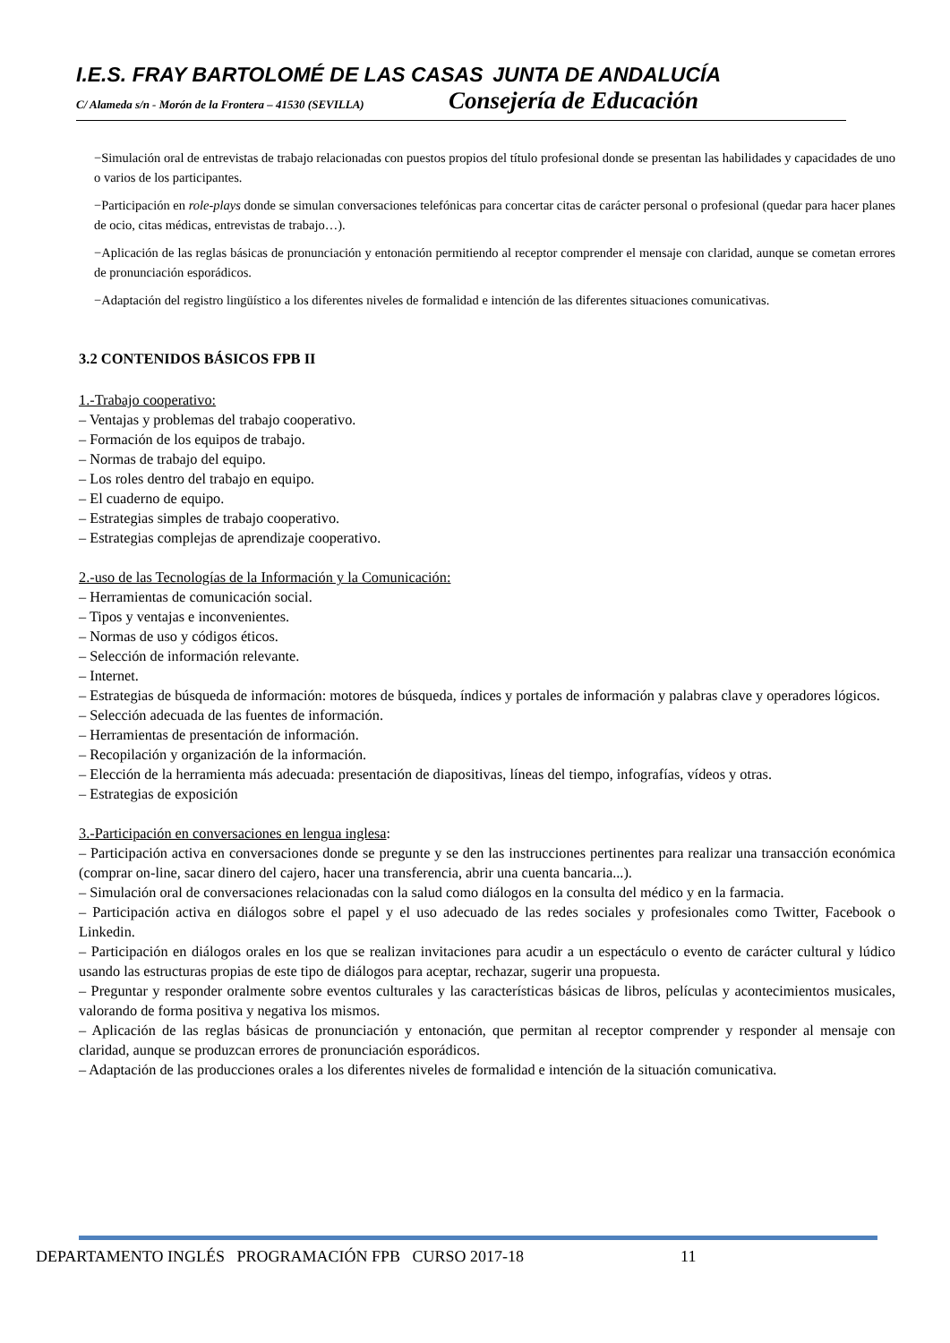I.E.S. FRAY BARTOLOMÉ DE LAS CASAS JUNTA DE ANDALUCÍA
C/ Alameda s/n - Morón de la Frontera – 41530 (SEVILLA) Consejería de Educación
−Simulación oral de entrevistas de trabajo relacionadas con puestos propios del título profesional donde se presentan las habilidades y capacidades de uno o varios de los participantes.
−Participación en role-plays donde se simulan conversaciones telefónicas para concertar citas de carácter personal o profesional (quedar para hacer planes de ocio, citas médicas, entrevistas de trabajo…).
−Aplicación de las reglas básicas de pronunciación y entonación permitiendo al receptor comprender el mensaje con claridad, aunque se cometan errores de pronunciación esporádicos.
−Adaptación del registro lingüístico a los diferentes niveles de formalidad e intención de las diferentes situaciones comunicativas.
3.2 CONTENIDOS BÁSICOS FPB II
1.-Trabajo cooperativo:
– Ventajas y problemas del trabajo cooperativo.
– Formación de los equipos de trabajo.
– Normas de trabajo del equipo.
– Los roles dentro del trabajo en equipo.
– El cuaderno de equipo.
– Estrategias simples de trabajo cooperativo.
– Estrategias complejas de aprendizaje cooperativo.
2.-uso de las Tecnologías de la Información y la Comunicación:
– Herramientas de comunicación social.
– Tipos y ventajas e inconvenientes.
– Normas de uso y códigos éticos.
– Selección de información relevante.
– Internet.
– Estrategias de búsqueda de información: motores de búsqueda, índices y portales de información y palabras clave y operadores lógicos.
– Selección adecuada de las fuentes de información.
– Herramientas de presentación de información.
– Recopilación y organización de la información.
– Elección de la herramienta más adecuada: presentación de diapositivas, líneas del tiempo, infografías, vídeos y otras.
– Estrategias de exposición
3.-Participación en conversaciones en lengua inglesa:
– Participación activa en conversaciones donde se pregunte y se den las instrucciones pertinentes para realizar una transacción económica (comprar on-line, sacar dinero del cajero, hacer una transferencia, abrir una cuenta bancaria...).
– Simulación oral de conversaciones relacionadas con la salud como diálogos en la consulta del médico y en la farmacia.
– Participación activa en diálogos sobre el papel y el uso adecuado de las redes sociales y profesionales como Twitter, Facebook o Linkedin.
– Participación en diálogos orales en los que se realizan invitaciones para acudir a un espectáculo o evento de carácter cultural y lúdico usando las estructuras propias de este tipo de diálogos para aceptar, rechazar, sugerir una propuesta.
– Preguntar y responder oralmente sobre eventos culturales y las características básicas de libros, películas y acontecimientos musicales, valorando de forma positiva y negativa los mismos.
– Aplicación de las reglas básicas de pronunciación y entonación, que permitan al receptor comprender y responder al mensaje con claridad, aunque se produzcan errores de pronunciación esporádicos.
– Adaptación de las producciones orales a los diferentes niveles de formalidad e intención de la situación comunicativa.
DEPARTAMENTO INGLÉS PROGRAMACIÓN FPB CURSO 2017-18 11